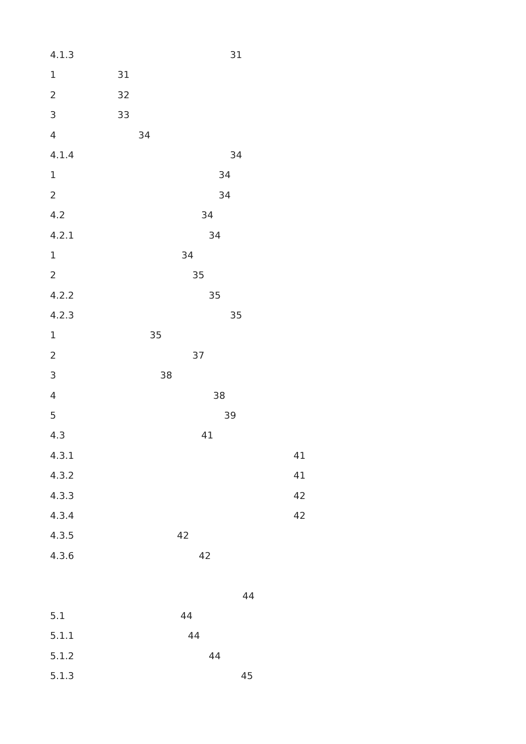4.1.3 31
1 31
2 32
3 33
4 34
4.1.4 34
1 34
2 34
4.2 34
4.2.1 34
1 34
2 35
4.2.2 35
4.2.3 35
1 35
2 37
3 38
4 38
5 39
4.3 41
4.3.1 41
4.3.2 41
4.3.3 42
4.3.4 42
4.3.5 42
4.3.6 42
44
5.1 44
5.1.1 44
5.1.2 44
5.1.3 45